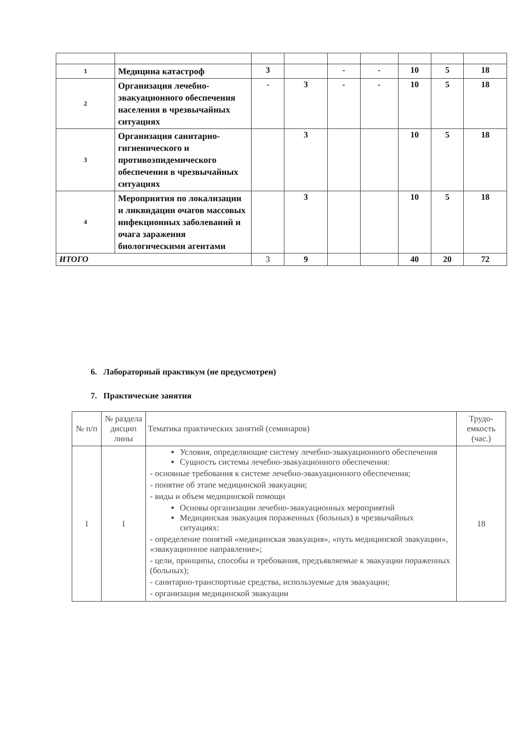| 1 | Медицина катастроф | 3 | | - | - | 10 | 5 | 18 |
| 2 | Организация лечебно-эвакуационного обеспечения населения в чрезвычайных ситуациях | - | 3 | - | - | 10 | 5 | 18 |
| 3 | Организация санитарно-гигиенического и противоэпидемического обеспечения в чрезвычайных ситуациях | | 3 | | | 10 | 5 | 18 |
| 4 | Мероприятия по локализации и ликвидации очагов массовых инфекционных заболеваний и очага заражения биологическими агентами | | 3 | | | 10 | 5 | 18 |
| ИТОГО | | 3 | 9 | | | 40 | 20 | 72 |
6. Лабораторный практикум (не предусмотрен)
7. Практические занятия
| № п/п | № раздела дисцип лины | Тематика практических занятий (семинаров) | Трудо-емкость (час.) |
| --- | --- | --- | --- |
| 1 | 1 | Условия, определяющие систему лечебно-эвакуационного обеспечения Сущность системы лечебно-эвакуационного обеспечения: - основные требования к системе лечебно-эвакуационного обеспечения; - понятие об этапе медицинской эвакуации; - виды и объем медицинской помощи Основы организации лечебно-эвакуационных мероприятий Медицинская эвакуация пораженных (больных) в чрезвычайных ситуациях: - определение понятий «медицинская эвакуация», «путь медицинской эвакуации», «эвакуационное направление»; - цели, принципы, способы и требования, предъявляемые к эвакуации пораженных (больных); - санитарно-транспортные средства, используемые для эвакуации; - организация медицинской эвакуации | 18 |